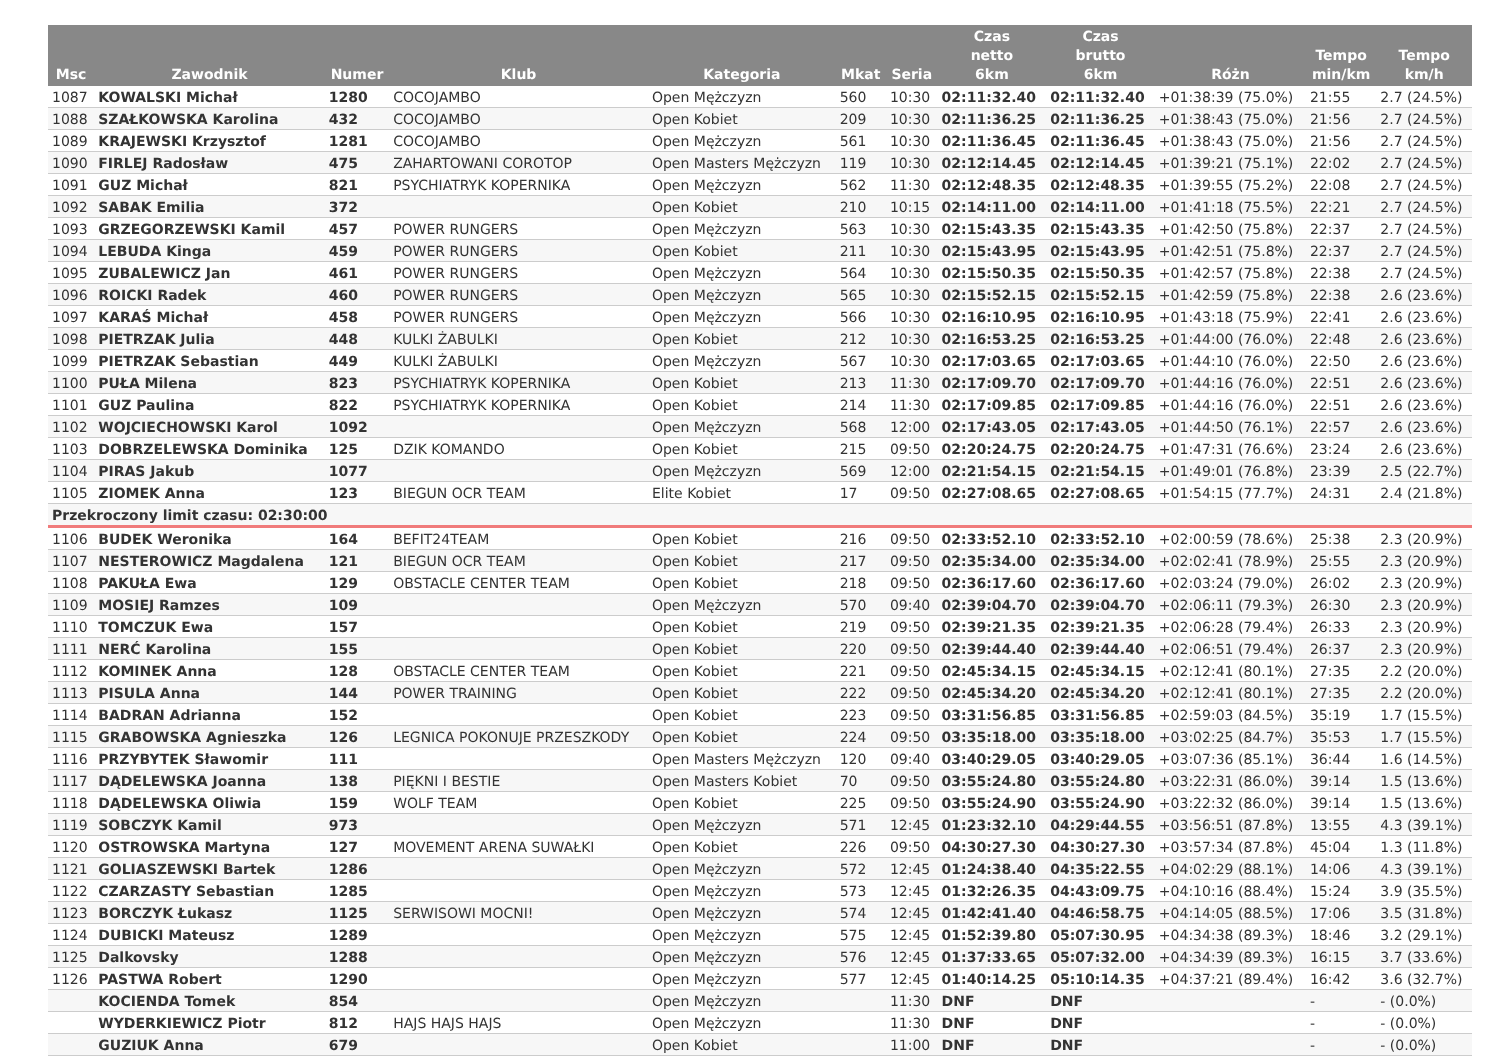| Msc | Zawodnik | Numer | Klub | Kategoria | Mkat | Seria | Czas netto 6km | Czas brutto 6km | Różn | Tempo min/km | Tempo km/h |
| --- | --- | --- | --- | --- | --- | --- | --- | --- | --- | --- | --- |
| 1087 | KOWALSKI Michał | 1280 | COCOJAMBO | Open Mężczyzn | 560 | 10:30 | 02:11:32.40 | 02:11:32.40 | +01:38:39 (75.0%) | 21:55 | 2.7 (24.5%) |
| 1088 | SZAŁKOWSKA Karolina | 432 | COCOJAMBO | Open Kobiet | 209 | 10:30 | 02:11:36.25 | 02:11:36.25 | +01:38:43 (75.0%) | 21:56 | 2.7 (24.5%) |
| 1089 | KRAJEWSKI Krzysztof | 1281 | COCOJAMBO | Open Mężczyzn | 561 | 10:30 | 02:11:36.45 | 02:11:36.45 | +01:38:43 (75.0%) | 21:56 | 2.7 (24.5%) |
| 1090 | FIRLEJ Radosław | 475 | ZAHARTOWANI COROTOP | Open Masters Mężczyzn | 119 | 10:30 | 02:12:14.45 | 02:12:14.45 | +01:39:21 (75.1%) | 22:02 | 2.7 (24.5%) |
| 1091 | GUZ Michał | 821 | PSYCHIATRYK KOPERNIKA | Open Mężczyzn | 562 | 11:30 | 02:12:48.35 | 02:12:48.35 | +01:39:55 (75.2%) | 22:08 | 2.7 (24.5%) |
| 1092 | SABAK Emilia | 372 | | Open Kobiet | 210 | 10:15 | 02:14:11.00 | 02:14:11.00 | +01:41:18 (75.5%) | 22:21 | 2.7 (24.5%) |
| 1093 | GRZEGORZEWSKI Kamil | 457 | POWER RUNGERS | Open Mężczyzn | 563 | 10:30 | 02:15:43.35 | 02:15:43.35 | +01:42:50 (75.8%) | 22:37 | 2.7 (24.5%) |
| 1094 | LEBUDA Kinga | 459 | POWER RUNGERS | Open Kobiet | 211 | 10:30 | 02:15:43.95 | 02:15:43.95 | +01:42:51 (75.8%) | 22:37 | 2.7 (24.5%) |
| 1095 | ZUBALEWICZ Jan | 461 | POWER RUNGERS | Open Mężczyzn | 564 | 10:30 | 02:15:50.35 | 02:15:50.35 | +01:42:57 (75.8%) | 22:38 | 2.7 (24.5%) |
| 1096 | ROICKI Radek | 460 | POWER RUNGERS | Open Mężczyzn | 565 | 10:30 | 02:15:52.15 | 02:15:52.15 | +01:42:59 (75.8%) | 22:38 | 2.6 (23.6%) |
| 1097 | KARAŚ Michał | 458 | POWER RUNGERS | Open Mężczyzn | 566 | 10:30 | 02:16:10.95 | 02:16:10.95 | +01:43:18 (75.9%) | 22:41 | 2.6 (23.6%) |
| 1098 | PIETRZAK Julia | 448 | KULKI ŻABULKI | Open Kobiet | 212 | 10:30 | 02:16:53.25 | 02:16:53.25 | +01:44:00 (76.0%) | 22:48 | 2.6 (23.6%) |
| 1099 | PIETRZAK Sebastian | 449 | KULKI ŻABULKI | Open Mężczyzn | 567 | 10:30 | 02:17:03.65 | 02:17:03.65 | +01:44:10 (76.0%) | 22:50 | 2.6 (23.6%) |
| 1100 | PUŁA Milena | 823 | PSYCHIATRYK KOPERNIKA | Open Kobiet | 213 | 11:30 | 02:17:09.70 | 02:17:09.70 | +01:44:16 (76.0%) | 22:51 | 2.6 (23.6%) |
| 1101 | GUZ Paulina | 822 | PSYCHIATRYK KOPERNIKA | Open Kobiet | 214 | 11:30 | 02:17:09.85 | 02:17:09.85 | +01:44:16 (76.0%) | 22:51 | 2.6 (23.6%) |
| 1102 | WOJCIECHOWSKI Karol | 1092 | | Open Mężczyzn | 568 | 12:00 | 02:17:43.05 | 02:17:43.05 | +01:44:50 (76.1%) | 22:57 | 2.6 (23.6%) |
| 1103 | DOBRZELEWSKA Dominika | 125 | DZIK KOMANDO | Open Kobiet | 215 | 09:50 | 02:20:24.75 | 02:20:24.75 | +01:47:31 (76.6%) | 23:24 | 2.6 (23.6%) |
| 1104 | PIRAS Jakub | 1077 | | Open Mężczyzn | 569 | 12:00 | 02:21:54.15 | 02:21:54.15 | +01:49:01 (76.8%) | 23:39 | 2.5 (22.7%) |
| 1105 | ZIOMEK Anna | 123 | BIEGUN OCR TEAM | Elite Kobiet | 17 | 09:50 | 02:27:08.65 | 02:27:08.65 | +01:54:15 (77.7%) | 24:31 | 2.4 (21.8%) |
| Przekroczony limit czasu: 02:30:00 | | | | | | | | | | | |
| 1106 | BUDEK Weronika | 164 | BEFIT24TEAM | Open Kobiet | 216 | 09:50 | 02:33:52.10 | 02:33:52.10 | +02:00:59 (78.6%) | 25:38 | 2.3 (20.9%) |
| 1107 | NESTEROWICZ Magdalena | 121 | BIEGUN OCR TEAM | Open Kobiet | 217 | 09:50 | 02:35:34.00 | 02:35:34.00 | +02:02:41 (78.9%) | 25:55 | 2.3 (20.9%) |
| 1108 | PAKUŁA Ewa | 129 | OBSTACLE CENTER TEAM | Open Kobiet | 218 | 09:50 | 02:36:17.60 | 02:36:17.60 | +02:03:24 (79.0%) | 26:02 | 2.3 (20.9%) |
| 1109 | MOSIEJ Ramzes | 109 | | Open Mężczyzn | 570 | 09:40 | 02:39:04.70 | 02:39:04.70 | +02:06:11 (79.3%) | 26:30 | 2.3 (20.9%) |
| 1110 | TOMCZUK Ewa | 157 | | Open Kobiet | 219 | 09:50 | 02:39:21.35 | 02:39:21.35 | +02:06:28 (79.4%) | 26:33 | 2.3 (20.9%) |
| 1111 | NERĆ Karolina | 155 | | Open Kobiet | 220 | 09:50 | 02:39:44.40 | 02:39:44.40 | +02:06:51 (79.4%) | 26:37 | 2.3 (20.9%) |
| 1112 | KOMINEK Anna | 128 | OBSTACLE CENTER TEAM | Open Kobiet | 221 | 09:50 | 02:45:34.15 | 02:45:34.15 | +02:12:41 (80.1%) | 27:35 | 2.2 (20.0%) |
| 1113 | PISULA Anna | 144 | POWER TRAINING | Open Kobiet | 222 | 09:50 | 02:45:34.20 | 02:45:34.20 | +02:12:41 (80.1%) | 27:35 | 2.2 (20.0%) |
| 1114 | BADRAN Adrianna | 152 | | Open Kobiet | 223 | 09:50 | 03:31:56.85 | 03:31:56.85 | +02:59:03 (84.5%) | 35:19 | 1.7 (15.5%) |
| 1115 | GRABOWSKA Agnieszka | 126 | LEGNICA POKONUJE PRZESZKODY | Open Kobiet | 224 | 09:50 | 03:35:18.00 | 03:35:18.00 | +03:02:25 (84.7%) | 35:53 | 1.7 (15.5%) |
| 1116 | PRZYBYTEK Sławomir | 111 | | Open Masters Mężczyzn | 120 | 09:40 | 03:40:29.05 | 03:40:29.05 | +03:07:36 (85.1%) | 36:44 | 1.6 (14.5%) |
| 1117 | DĄDELEWSKA Joanna | 138 | PIĘKNI I BESTIE | Open Masters Kobiet | 70 | 09:50 | 03:55:24.80 | 03:55:24.80 | +03:22:31 (86.0%) | 39:14 | 1.5 (13.6%) |
| 1118 | DĄDELEWSKA Oliwia | 159 | WOLF TEAM | Open Kobiet | 225 | 09:50 | 03:55:24.90 | 03:55:24.90 | +03:22:32 (86.0%) | 39:14 | 1.5 (13.6%) |
| 1119 | SOBCZYK Kamil | 973 | | Open Mężczyzn | 571 | 12:45 | 01:23:32.10 | 04:29:44.55 | +03:56:51 (87.8%) | 13:55 | 4.3 (39.1%) |
| 1120 | OSTROWSKA Martyna | 127 | MOVEMENT ARENA SUWAŁKI | Open Kobiet | 226 | 09:50 | 04:30:27.30 | 04:30:27.30 | +03:57:34 (87.8%) | 45:04 | 1.3 (11.8%) |
| 1121 | GOLIASZEWSKI Bartek | 1286 | | Open Mężczyzn | 572 | 12:45 | 01:24:38.40 | 04:35:22.55 | +04:02:29 (88.1%) | 14:06 | 4.3 (39.1%) |
| 1122 | CZARZASTY Sebastian | 1285 | | Open Mężczyzn | 573 | 12:45 | 01:32:26.35 | 04:43:09.75 | +04:10:16 (88.4%) | 15:24 | 3.9 (35.5%) |
| 1123 | BORCZYK Łukasz | 1125 | SERWISOWI MOCNI! | Open Mężczyzn | 574 | 12:45 | 01:42:41.40 | 04:46:58.75 | +04:14:05 (88.5%) | 17:06 | 3.5 (31.8%) |
| 1124 | DUBICKI Mateusz | 1289 | | Open Mężczyzn | 575 | 12:45 | 01:52:39.80 | 05:07:30.95 | +04:34:38 (89.3%) | 18:46 | 3.2 (29.1%) |
| 1125 | Dalkovsky | 1288 | | Open Mężczyzn | 576 | 12:45 | 01:37:33.65 | 05:07:32.00 | +04:34:39 (89.3%) | 16:15 | 3.7 (33.6%) |
| 1126 | PASTWA Robert | 1290 | | Open Mężczyzn | 577 | 12:45 | 01:40:14.25 | 05:10:14.35 | +04:37:21 (89.4%) | 16:42 | 3.6 (32.7%) |
| | KOCIENDA Tomek | 854 | | Open Mężczyzn | | 11:30 | DNF | DNF | | - | - (0.0%) |
| | WYDERKIEWICZ Piotr | 812 | HAJS HAJS HAJS | Open Mężczyzn | | 11:30 | DNF | DNF | | - | - (0.0%) |
| | GUZIUK Anna | 679 | | Open Kobiet | | 11:00 | DNF | DNF | | - | - (0.0%) |